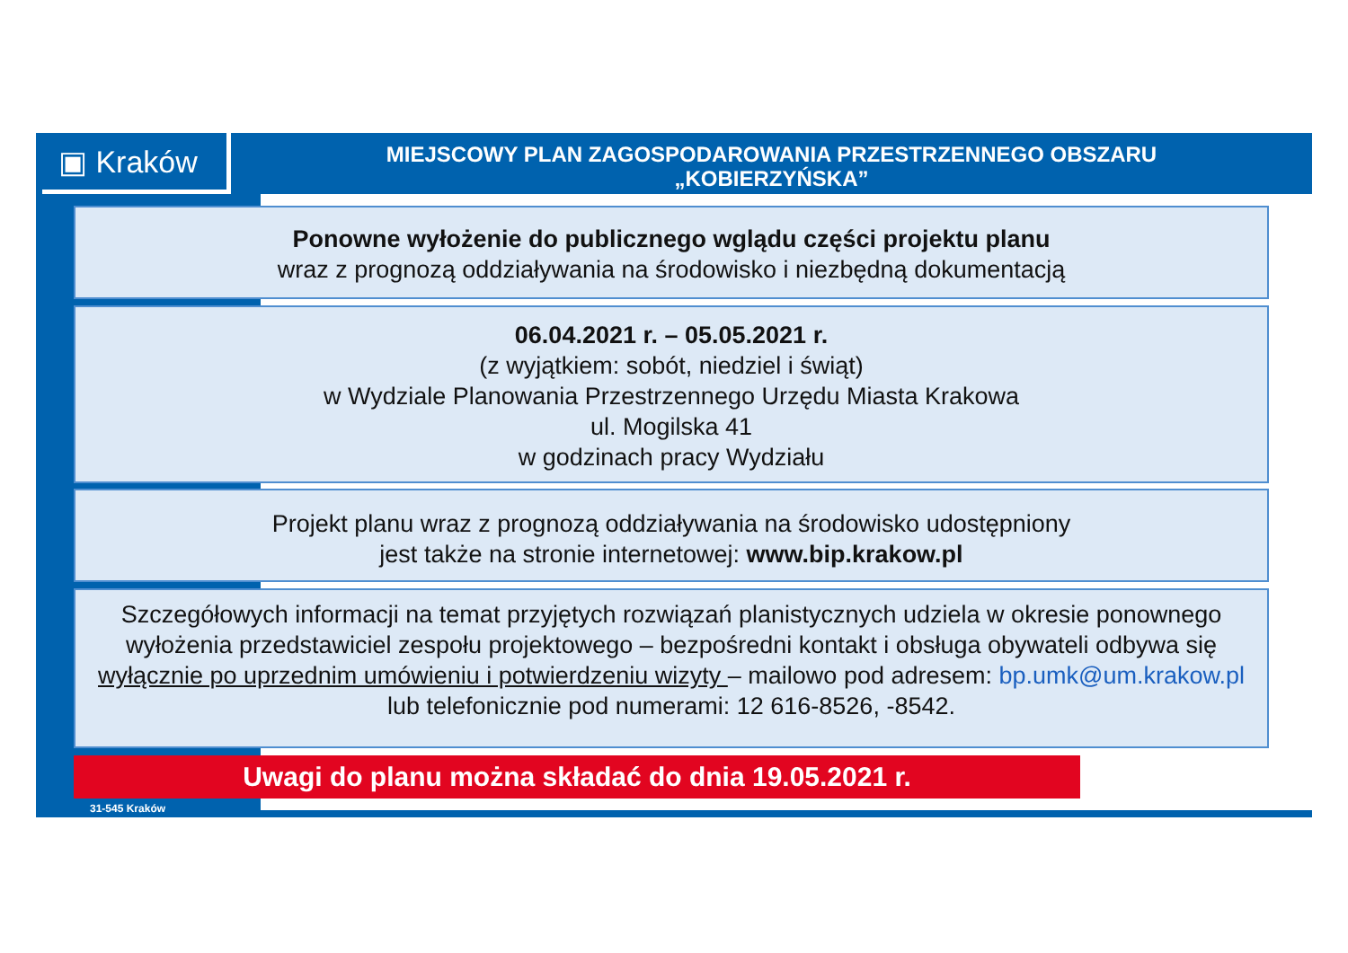▣ Kraków
MIEJSCOWY PLAN ZAGOSPODAROWANIA PRZESTRZENNEGO OBSZARU
„KOBIERZYŃSKA”
Ponowne wyłożenie do publicznego wglądu części projektu planu
wraz z prognozą oddziaływania na środowisko i niezbędną dokumentacją
06.04.2021 r. – 05.05.2021 r.
(z wyjątkiem: sobót, niedziel i świąt)
w Wydziale Planowania Przestrzennego Urzędu Miasta Krakowa
ul. Mogilska 41
w godzinach pracy Wydziału
Projekt planu wraz z prognozą oddziaływania na środowisko udostępniony
jest także na stronie internetowej: www.bip.krakow.pl
Szczegółowych informacji na temat przyjętych rozwiązań planistycznych udziela w okresie ponownego wyłożenia przedstawiciel zespołu projektowego – bezpośredni kontakt i obsługa obywateli odbywa się wyłącznie po uprzednim umówieniu i potwierdzeniu wizyty – mailowo pod adresem: bp.umk@um.krakow.pl
lub telefonicznie pod numerami: 12 616-8526, -8542.
Uwagi do planu można składać do dnia 19.05.2021 r.
31-545 Kraków